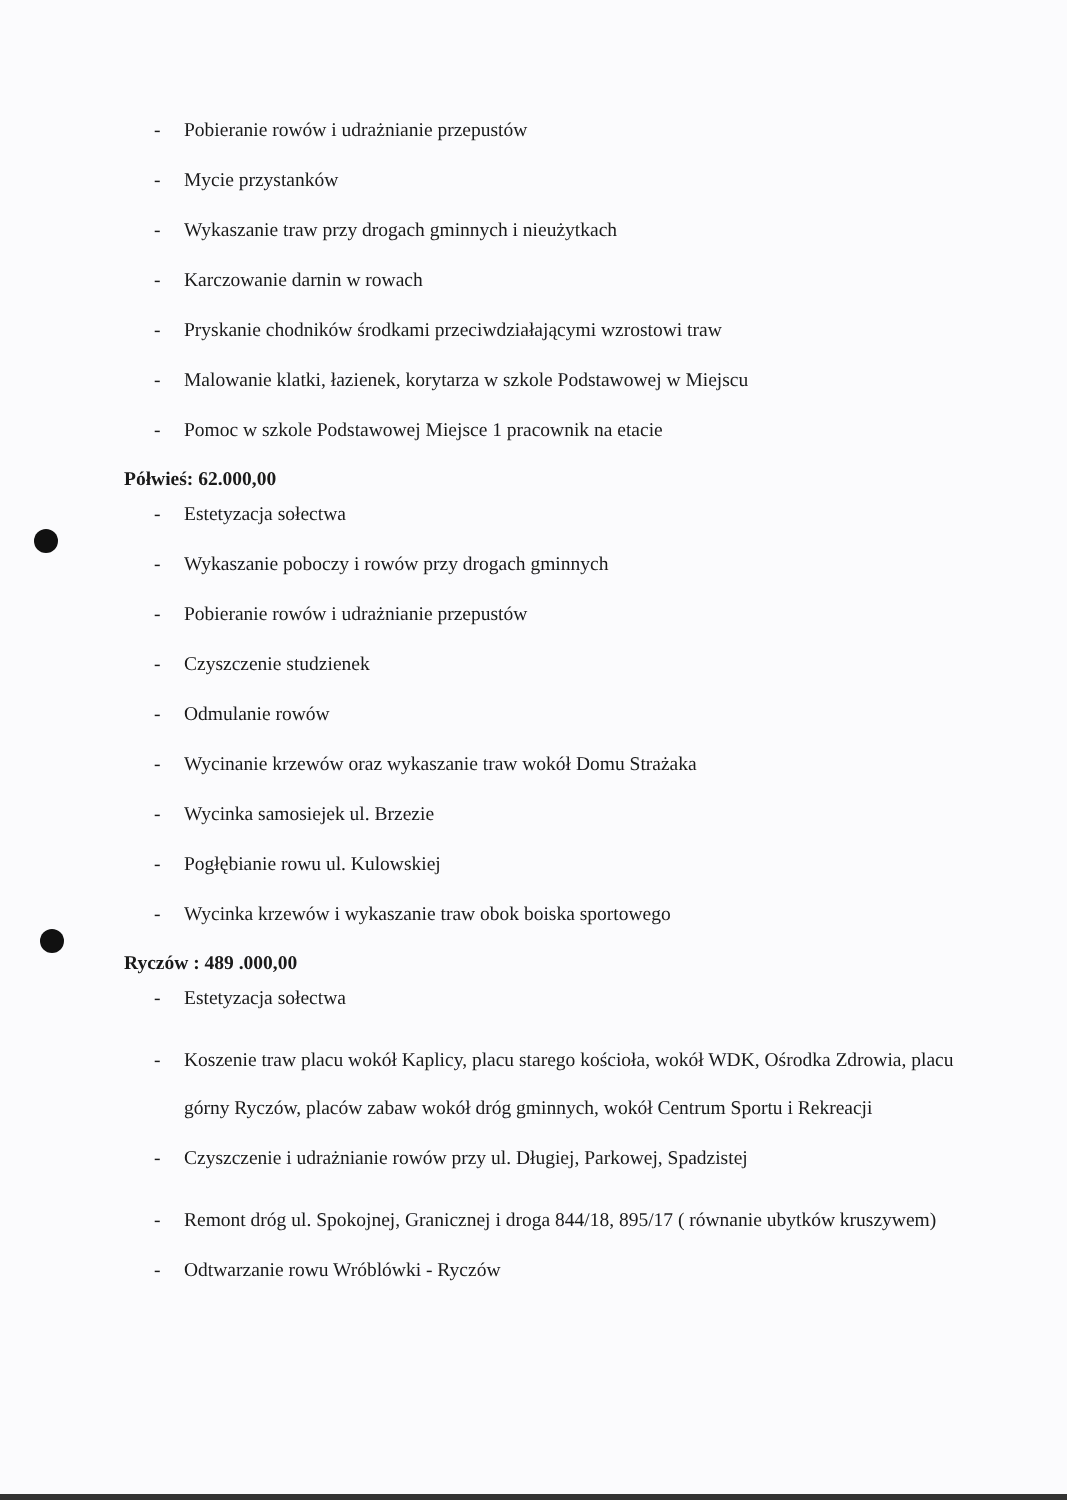- Pobieranie rowów i udrażnianie przepustów
- Mycie przystanków
- Wykaszanie traw przy drogach gminnych i nieużytkach
- Karczowanie darnin w rowach
- Pryskanie chodników środkami przeciwdziałającymi wzrostowi traw
- Malowanie klatki, łazienek, korytarza w szkole Podstawowej w Miejscu
- Pomoc w szkole Podstawowej Miejsce 1 pracownik na etacie
Półwieś: 62.000,00
- Estetyzacja sołectwa
- Wykaszanie poboczy i rowów przy drogach gminnych
- Pobieranie rowów i udrażnianie przepustów
- Czyszczenie studzienek
- Odmulanie rowów
- Wycinanie krzewów oraz wykaszanie traw wokół Domu Strażaka
- Wycinka samosiejek ul. Brzezie
- Pogłębianie rowu ul. Kulowskiej
- Wycinka krzewów i wykaszanie traw obok boiska sportowego
Ryczów : 489 .000,00
- Estetyzacja sołectwa
- Koszenie traw placu wokół Kaplicy, placu starego kościoła, wokół WDK, Ośrodka Zdrowia, placu górny Ryczów, placów zabaw wokół dróg gminnych, wokół Centrum Sportu i Rekreacji
- Czyszczenie i udrażnianie rowów przy ul. Długiej, Parkowej, Spadzistej
- Remont dróg ul. Spokojnej, Granicznej i droga 844/18, 895/17 ( równanie ubytków kruszywem)
- Odtwarzanie rowu Wróblówki - Ryczów